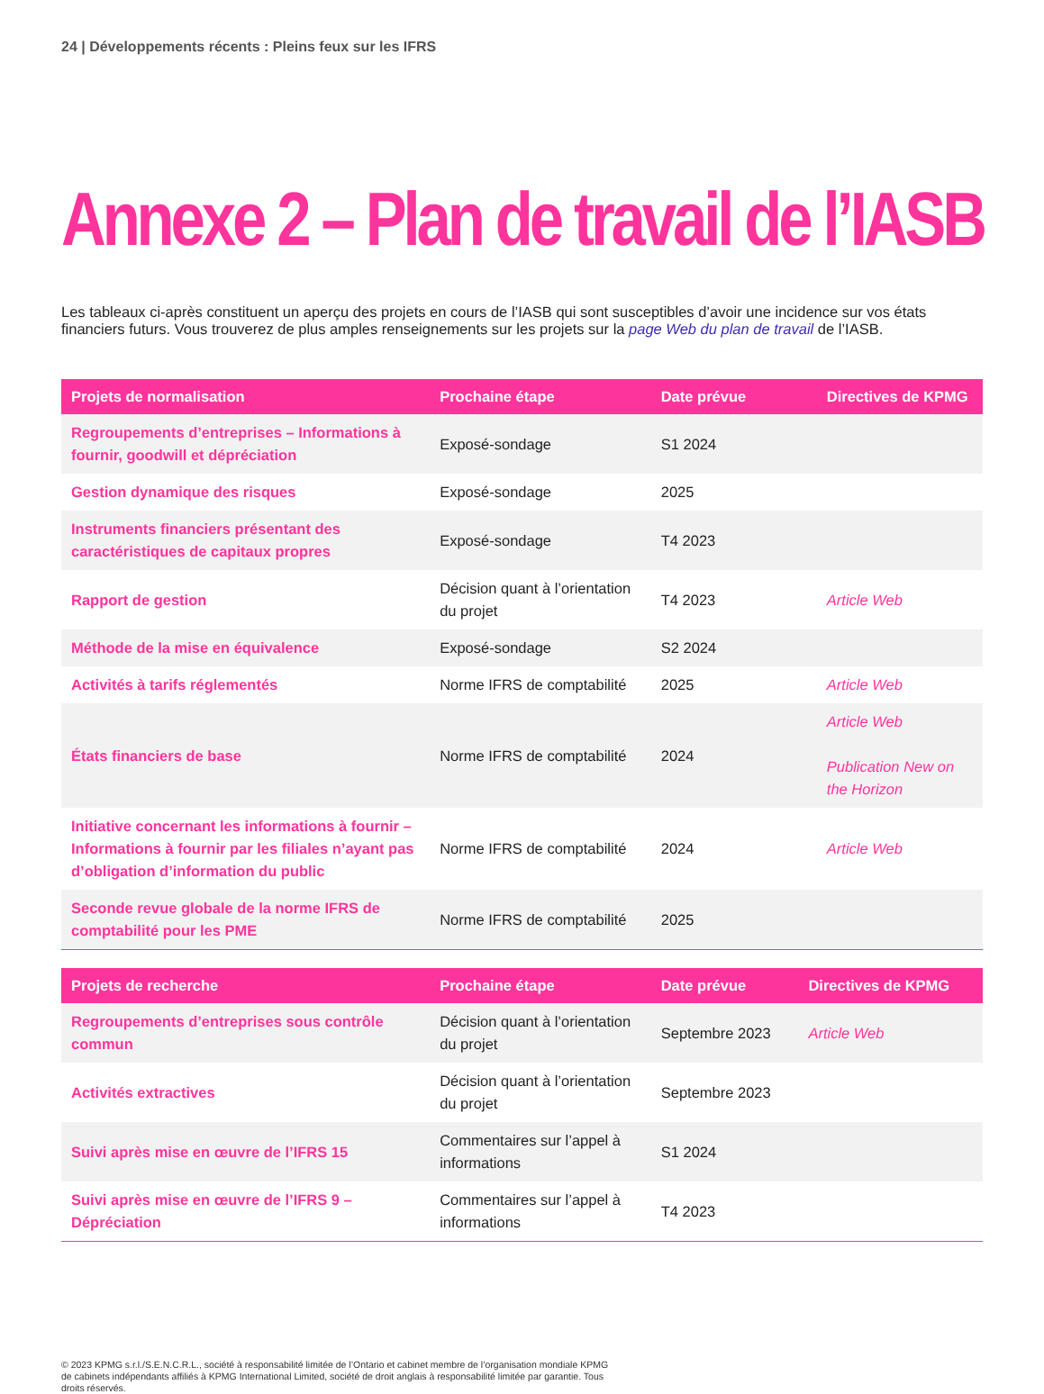24 | Développements récents : Pleins feux sur les IFRS
Annexe 2 – Plan de travail de l’IASB
Les tableaux ci-après constituent un aperçu des projets en cours de l’IASB qui sont susceptibles d’avoir une incidence sur vos états financiers futurs. Vous trouverez de plus amples renseignements sur les projets sur la page Web du plan de travail de l’IASB.
| Projets de normalisation | Prochaine étape | Date prévue | Directives de KPMG |
| --- | --- | --- | --- |
| Regroupements d’entreprises – Informations à fournir, goodwill et dépréciation | Exposé-sondage | S1 2024 | |
| Gestion dynamique des risques | Exposé-sondage | 2025 | |
| Instruments financiers présentant des caractéristiques de capitaux propres | Exposé-sondage | T4 2023 | |
| Rapport de gestion | Décision quant à l’orientation du projet | T4 2023 | Article Web |
| Méthode de la mise en équivalence | Exposé-sondage | S2 2024 | |
| Activités à tarifs réglementés | Norme IFRS de comptabilité | 2025 | Article Web |
| États financiers de base | Norme IFRS de comptabilité | 2024 | Article Web Publication New on the Horizon |
| Initiative concernant les informations à fournir – Informations à fournir par les filiales n’ayant pas d’obligation d’information du public | Norme IFRS de comptabilité | 2024 | Article Web |
| Seconde revue globale de la norme IFRS de comptabilité pour les PME | Norme IFRS de comptabilité | 2025 | |
| Projets de recherche | Prochaine étape | Date prévue | Directives de KPMG |
| --- | --- | --- | --- |
| Regroupements d’entreprises sous contrôle commun | Décision quant à l’orientation du projet | Septembre 2023 | Article Web |
| Activités extractives | Décision quant à l’orientation du projet | Septembre 2023 | |
| Suivi après mise en œuvre de l’IFRS 15 | Commentaires sur l’appel à informations | S1 2024 | |
| Suivi après mise en œuvre de l’IFRS 9 – Dépréciation | Commentaires sur l’appel à informations | T4 2023 | |
© 2023 KPMG s.r.l./S.E.N.C.R.L., société à responsabilité limitée de l’Ontario et cabinet membre de l’organisation mondiale KPMG de cabinets indépendants affiliés à KPMG International Limited, société de droit anglais à responsabilité limitée par garantie. Tous droits réservés.